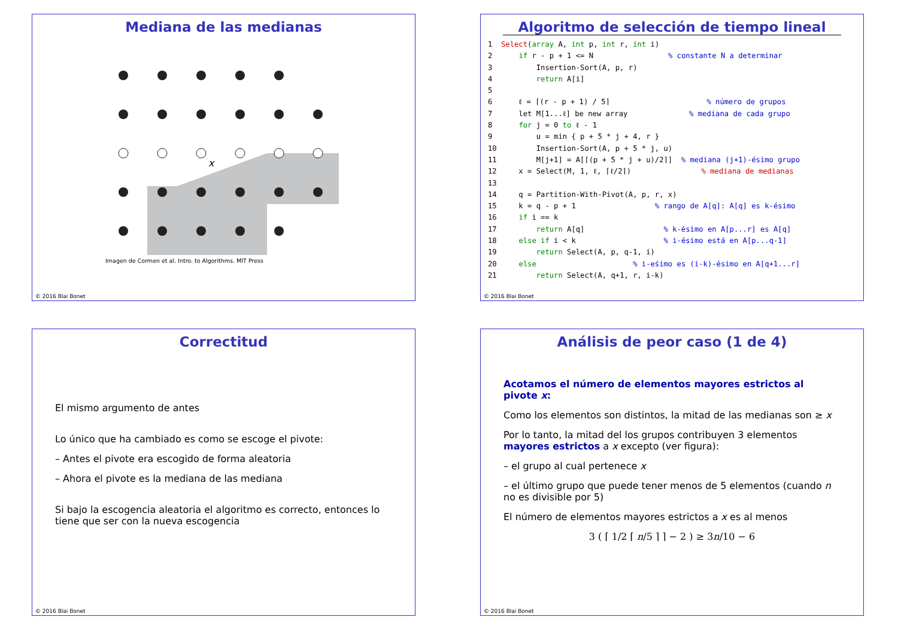Mediana de las medianas
x
Imagen de Cormen et al. Intro. to Algorithms. MIT Press
© 2016 Blai Bonet
Algoritmo de selección de tiempo lineal
1  Select(array A, int p, int r, int i)
2      if r - p + 1 <= N                 % constante N a determinar
3          Insertion-Sort(A, p, r)
4          return A[i]
5
6      ℓ = ⌈(r - p + 1) / 5⌉                      % número de grupos
7      let M[1...ℓ] be new array              % mediana de cada grupo
8      for j = 0 to ℓ - 1
9          u = min { p + 5 * j + 4, r }
10         Insertion-Sort(A, p + 5 * j, u)
11         M[j+1] = A[⌈(p + 5 * j + u)/2⌉]  % mediana (j+1)-ésimo grupo
12     x = Select(M, 1, ℓ, ⌈ℓ/2⌉)                % mediana de medianas
13
14     q = Partition-With-Pivot(A, p, r, x)
15     k = q - p + 1                  % rango de A[q]: A[q] es k-ésimo
16     if i == k
17         return A[q]                  % k-ésimo en A[p...r] es A[q]
18     else if i < k                    % i-ésimo está en A[p...q-1]
19         return Select(A, p, q-1, i)
20     else                      % i-eśimo es (i-k)-ésimo en A[q+1...r]
21         return Select(A, q+1, r, i-k)
© 2016 Blai Bonet
Correctitud
El mismo argumento de antes
Lo único que ha cambiado es como se escoge el pivote:
– Antes el pivote era escogido de forma aleatoria
– Ahora el pivote es la mediana de las mediana
Si bajo la escogencia aleatoria el algoritmo es correcto, entonces lo tiene que ser con la nueva escogencia
© 2016 Blai Bonet
Análisis de peor caso (1 de 4)
Acotamos el número de elementos mayores estrictos al pivote x:
Como los elementos son distintos, la mitad de las medianas son ≥ x
Por lo tanto, la mitad del los grupos contribuyen 3 elementos mayores estrictos a x excepto (ver figura):
– el grupo al cual pertenece x
– el último grupo que puede tener menos de 5 elementos (cuando n no es divisible por 5)
El número de elementos mayores estrictos a x es al menos
3 ( ⌈ 1/2 ⌈ n/5 ⌉ ⌉ − 2 ) ≥ 3n/10 − 6
© 2016 Blai Bonet